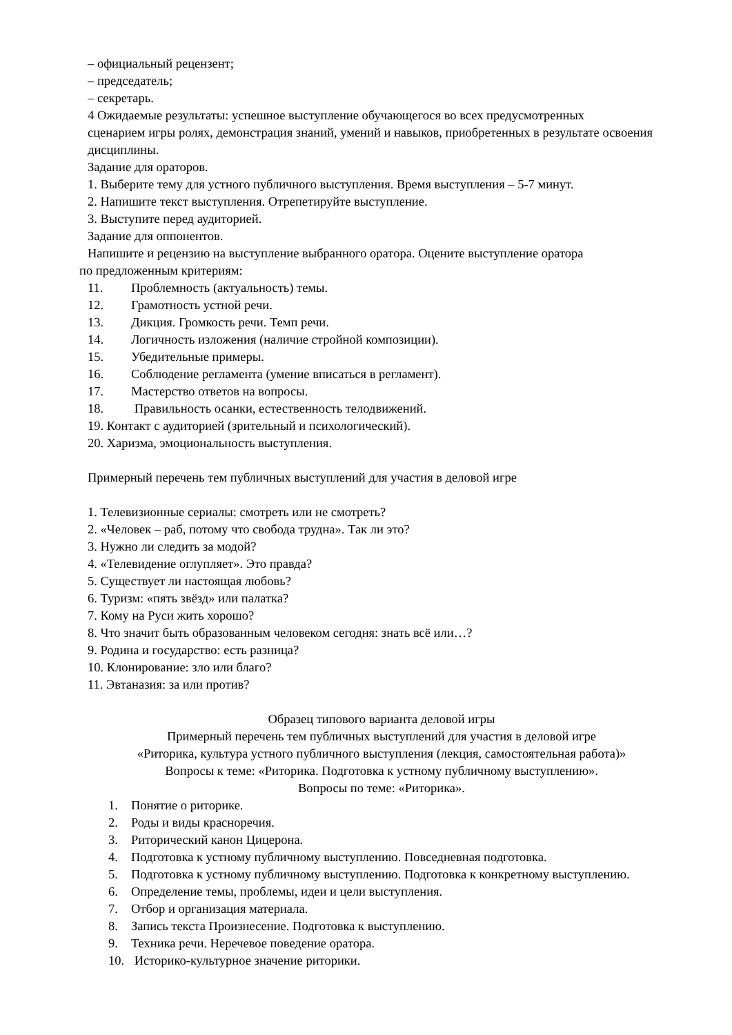– официальный рецензент;
– председатель;
– секретарь.
4 Ожидаемые результаты: успешное выступление обучающегося во всех предусмотренных
сценарием игры ролях, демонстрация знаний, умений и навыков, приобретенных в результате освоения дисциплины.
Задание для ораторов.
1. Выберите тему для устного публичного выступления. Время выступления – 5-7 минут.
2. Напишите текст выступления. Отрепетируйте выступление.
3. Выступите перед аудиторией.
Задание для оппонентов.
Напишите и рецензию на выступление выбранного оратора. Оцените выступление оратора
по предложенным критериям:
11. Проблемность (актуальность) темы.
12. Грамотность устной речи.
13. Дикция. Громкость речи. Темп речи.
14. Логичность изложения (наличие стройной композиции).
15. Убедительные примеры.
16. Соблюдение регламента (умение вписаться в регламент).
17. Мастерство ответов на вопросы.
18. Правильность осанки, естественность телодвижений.
19. Контакт с аудиторией (зрительный и психологический).
20. Харизма, эмоциональность выступления.
Примерный перечень тем публичных выступлений для участия в деловой игре
1. Телевизионные сериалы: смотреть или не смотреть?
2. «Человек – раб, потому что свобода трудна». Так ли это?
3. Нужно ли следить за модой?
4. «Телевидение оглупляет». Это правда?
5. Существует ли настоящая любовь?
6. Туризм: «пять звёзд» или палатка?
7. Кому на Руси жить хорошо?
8. Что значит быть образованным человеком сегодня: знать всё или…?
9. Родина и государство: есть разница?
10. Клонирование: зло или благо?
11. Эвтаназия: за или против?
Образец типового варианта деловой игры
Примерный перечень тем публичных выступлений для участия в деловой игре
«Риторика, культура устного публичного выступления (лекция, самостоятельная работа)»
Вопросы к теме: «Риторика. Подготовка к устному публичному выступлению».
Вопросы по теме: «Риторика».
1. Понятие о риторике.
2. Роды и виды красноречия.
3. Риторический канон Цицерона.
4. Подготовка к устному публичному выступлению. Повседневная подготовка.
5. Подготовка к устному публичному выступлению. Подготовка к конкретному выступлению.
6. Определение темы, проблемы, идеи и цели выступления.
7. Отбор и организация материала.
8. Запись текста Произнесение. Подготовка к выступлению.
9. Техника речи. Неречевое поведение оратора.
10. Историко-культурное значение риторики.